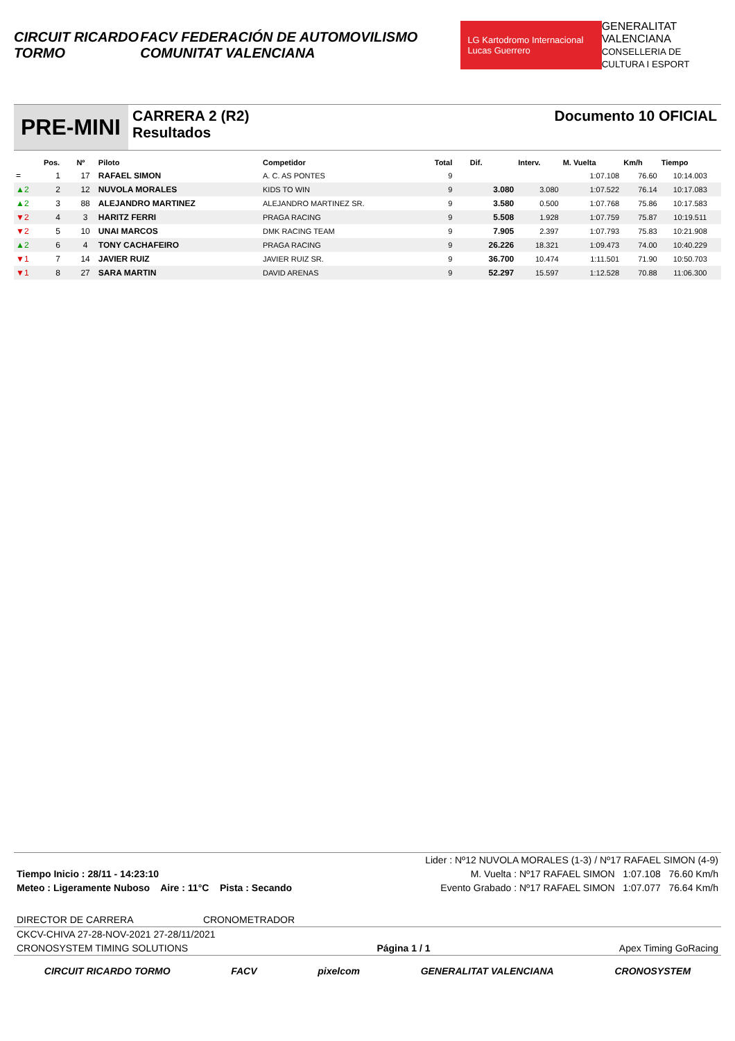CIRCUIT RICARDO TORMO
FACV FEDERACIÓN DE AUTOMOVILISMO COMUNITAT VALENCIANA
LG Kartodromo Internacional Lucas Guerrero
GENERALITAT VALENCIANA
CONSELLERIA DE CULTURA I ESPORT
PRE-MINI
CARRERA 2 (R2)
Resultados
Documento 10 OFICIAL
| | Pos. | Nº | Piloto | Competidor | Total | Dif. | Interv. | M. Vuelta | Km/h | Tiempo |
| --- | --- | --- | --- | --- | --- | --- | --- | --- | --- | --- |
| = | 1 | 17 | RAFAEL SIMON | A. C. AS PONTES | 9 | | | 1:07.108 | 76.60 | 10:14.003 |
| ▲2 | 2 | 12 | NUVOLA MORALES | KIDS TO WIN | 9 | 3.080 | 3.080 | 1:07.522 | 76.14 | 10:17.083 |
| ▲2 | 3 | 88 | ALEJANDRO MARTINEZ | ALEJANDRO MARTINEZ SR. | 9 | 3.580 | 0.500 | 1:07.768 | 75.86 | 10:17.583 |
| ▼2 | 4 | 3 | HARITZ FERRI | PRAGA RACING | 9 | 5.508 | 1.928 | 1:07.759 | 75.87 | 10:19.511 |
| ▼2 | 5 | 10 | UNAI MARCOS | DMK RACING TEAM | 9 | 7.905 | 2.397 | 1:07.793 | 75.83 | 10:21.908 |
| ▲2 | 6 | 4 | TONY CACHAFEIRO | PRAGA RACING | 9 | 26.226 | 18.321 | 1:09.473 | 74.00 | 10:40.229 |
| ▼1 | 7 | 14 | JAVIER RUIZ | JAVIER RUIZ SR. | 9 | 36.700 | 10.474 | 1:11.501 | 71.90 | 10:50.703 |
| ▼1 | 8 | 27 | SARA MARTIN | DAVID ARENAS | 9 | 52.297 | 15.597 | 1:12.528 | 70.88 | 11:06.300 |
Lider : Nº12 NUVOLA MORALES (1-3) / Nº17 RAFAEL SIMON (4-9)
Tiempo Inicio : 28/11 - 14:23:10 M. Vuelta : Nº17 RAFAEL SIMON 1:07.108 76.60 Km/h
Meteo : Ligeramente Nuboso Aire : 11°C Pista : Secando Evento Grabado : Nº17 RAFAEL SIMON 1:07.077 76.64 Km/h
DIRECTOR DE CARRERA CRONOMETRADOR
CKCV-CHIVA 27-28-NOV-2021 27-28/11/2021
CRONOSYSTEM TIMING SOLUTIONS Página 1 / 1 Apex Timing GoRacing
CIRCUIT RICARDO TORMO FACV pixelcom GENERALITAT VALENCIANA CRONOSYSTEM